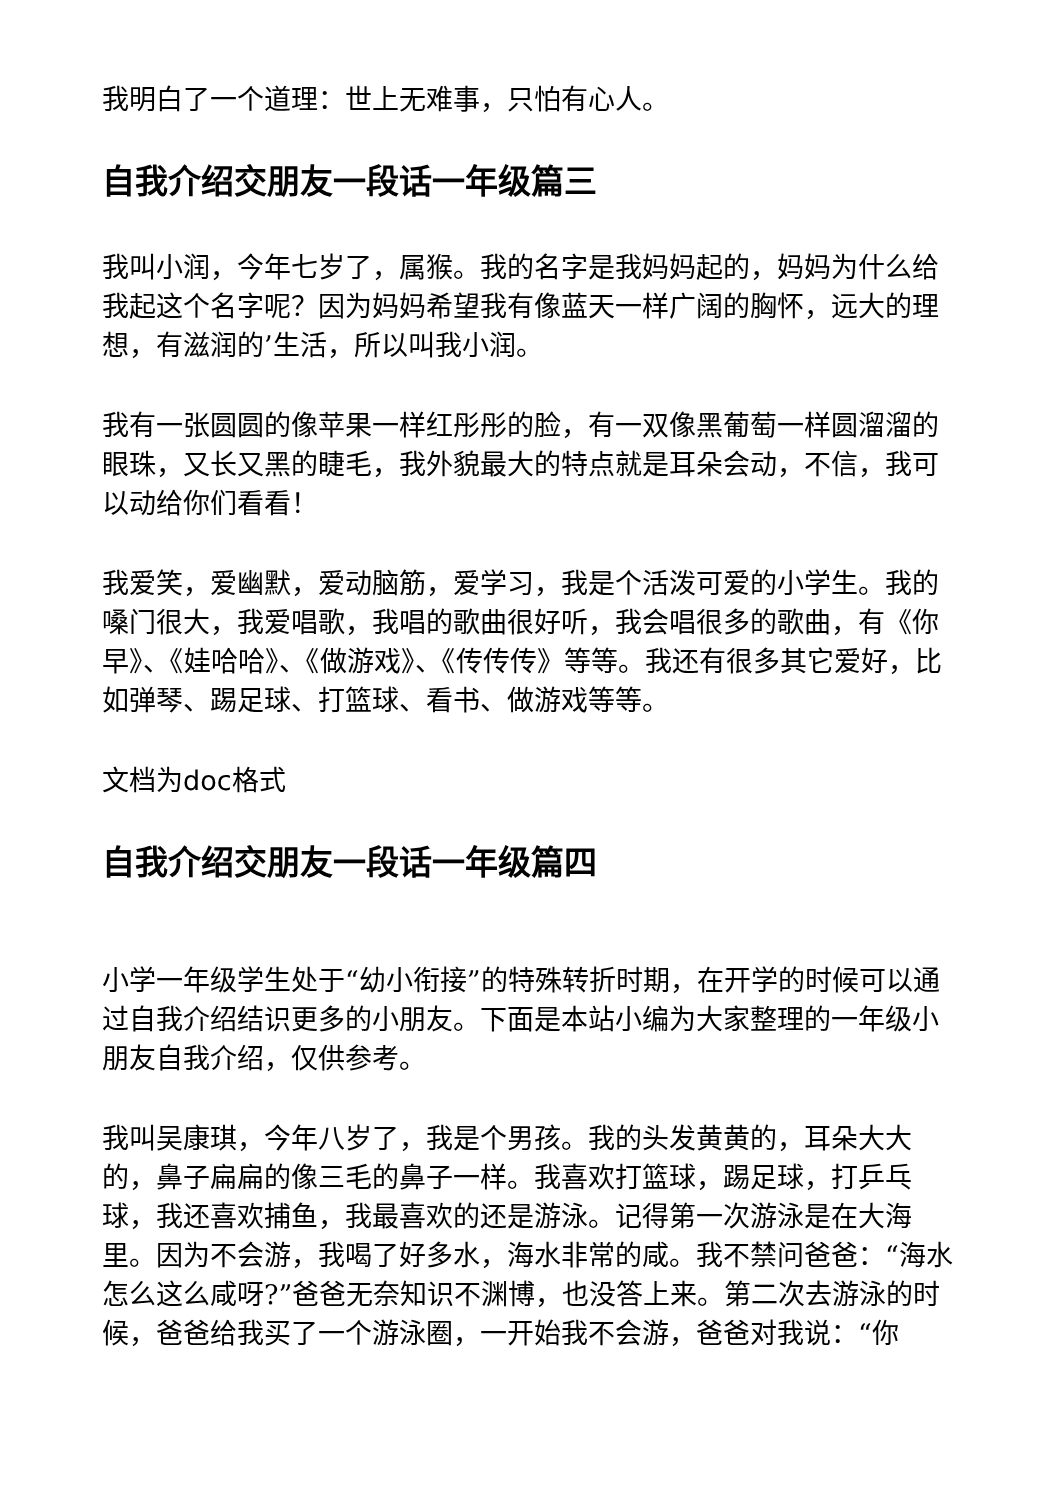我明白了一个道理：世上无难事，只怕有心人。
自我介绍交朋友一段话一年级篇三
我叫小润，今年七岁了，属猴。我的名字是我妈妈起的，妈妈为什么给我起这个名字呢？因为妈妈希望我有像蓝天一样广阔的胸怀，远大的理想，有滋润的’生活，所以叫我小润。
我有一张圆圆的像苹果一样红彤彤的脸，有一双像黑葡萄一样圆溜溜的眼珠，又长又黑的睫毛，我外貌最大的特点就是耳朵会动，不信，我可以动给你们看看！
我爱笑，爱幽默，爱动脑筋，爱学习，我是个活泼可爱的小学生。我的嗓门很大，我爱唱歌，我唱的歌曲很好听，我会唱很多的歌曲，有《你早》、《娃哈哈》、《做游戏》、《传传传》等等。我还有很多其它爱好，比如弹琴、踢足球、打篮球、看书、做游戏等等。
文档为doc格式
自我介绍交朋友一段话一年级篇四
小学一年级学生处于“幼小衔接”的特殊转折时期，在开学的时候可以通过自我介绍结识更多的小朋友。下面是本站小编为大家整理的一年级小朋友自我介绍，仅供参考。
我叫吴康琪，今年八岁了，我是个男孩。我的头发黄黄的，耳朵大大的，鼻子扁扁的像三毛的鼻子一样。我喜欢打篮球，踢足球，打乒乓球，我还喜欢捕鱼，我最喜欢的还是游泳。记得第一次游泳是在大海里。因为不会游，我喝了好多水，海水非常的咸。我不禁问爸爸：“海水怎么这么咸呀?”爸爸无奈知识不渊博，也没答上来。第二次去游泳的时候，爸爸给我买了一个游泳圈，一开始我不会游，爸爸对我说：“你